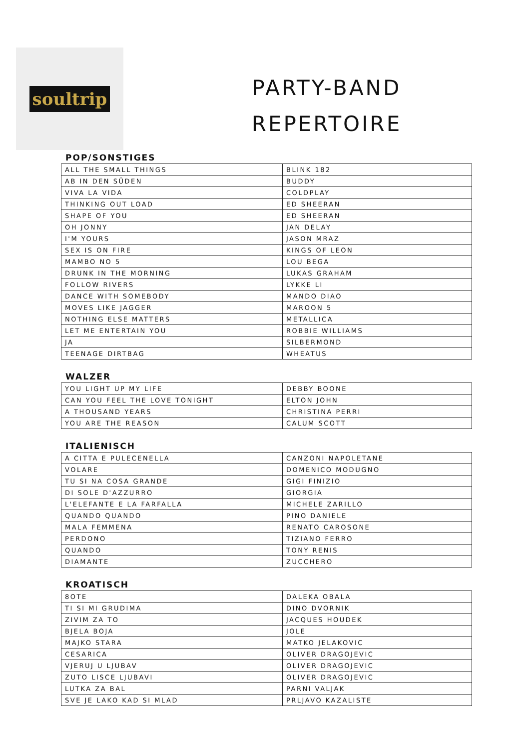soultrip
PARTY-BAND
REPERTOIRE
POP/SONSTIGES
| ALL THE SMALL THINGS | BLINK 182 |
| AB IN DEN SÜDEN | BUDDY |
| VIVA LA VIDA | COLDPLAY |
| THINKING OUT LOAD | ED SHEERAN |
| SHAPE OF YOU | ED SHEERAN |
| OH JONNY | JAN DELAY |
| I'M YOURS | JASON MRAZ |
| SEX IS ON FIRE | KINGS OF LEON |
| MAMBO NO 5 | LOU BEGA |
| DRUNK IN THE MORNING | LUKAS GRAHAM |
| FOLLOW RIVERS | LYKKE LI |
| DANCE WITH SOMEBODY | MANDO DIAO |
| MOVES LIKE JAGGER | MAROON 5 |
| NOTHING ELSE MATTERS | METALLICA |
| LET ME ENTERTAIN YOU | ROBBIE WILLIAMS |
| JA | SILBERMOND |
| TEENAGE DIRTBAG | WHEATUS |
WALZER
| YOU LIGHT UP MY LIFE | DEBBY BOONE |
| CAN YOU FEEL THE LOVE TONIGHT | ELTON JOHN |
| A THOUSAND YEARS | CHRISTINA PERRI |
| YOU ARE THE REASON | CALUM SCOTT |
ITALIENISCH
| A CITTA E PULECENELLA | CANZONI NAPOLETANE |
| VOLARE | DOMENICO MODUGNO |
| TU SI NA COSA GRANDE | GIGI FINIZIO |
| DI SOLE D'AZZURRO | GIORGIA |
| L'ELEFANTE E LA FARFALLA | MICHELE ZARILLO |
| QUANDO QUANDO | PINO DANIELE |
| MALA FEMMENA | RENATO CAROSONE |
| PERDONO | TIZIANO FERRO |
| QUANDO | TONY RENIS |
| DIAMANTE | ZUCCHERO |
KROATISCH
| 8OTE | DALEKA OBALA |
| TI SI MI GRUDIMA | DINO DVORNIK |
| ZIVIM ZA TO | JACQUES HOUDEK |
| BJELA BOJA | JOLE |
| MAJKO STARA | MATKO JELAKOVIC |
| CESARICA | OLIVER DRAGOJEVIC |
| VJERUJ U LJUBAV | OLIVER DRAGOJEVIC |
| ZUTO LISCE LJUBAVI | OLIVER DRAGOJEVIC |
| LUTKA ZA BAL | PARNI VALJAK |
| SVE JE LAKO KAD SI MLAD | PRLJAVO KAZALISTE |